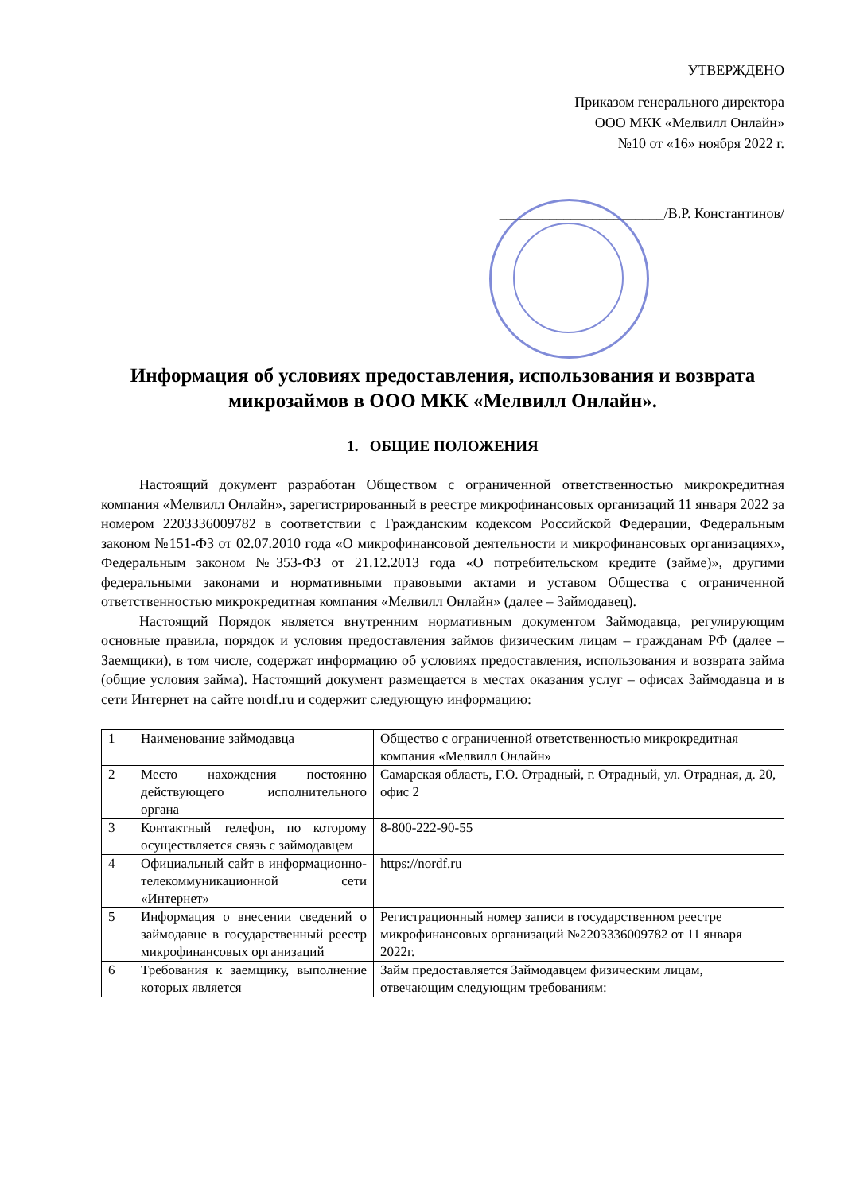УТВЕРЖДЕНО
Приказом генерального директора
ООО МКК «Мелвилл Онлайн»
№10 от «16» ноября 2022 г.
_______________________/В.Р. Константинов/
Информация об условиях предоставления, использования и возврата микрозаймов в ООО МКК «Мелвилл Онлайн».
1. ОБЩИЕ ПОЛОЖЕНИЯ
Настоящий документ разработан Обществом с ограниченной ответственностью микрокредитная компания «Мелвилл Онлайн», зарегистрированный в реестре микрофинансовых организаций 11 января 2022 за номером 2203336009782 в соответствии с Гражданским кодексом Российской Федерации, Федеральным законом №151-ФЗ от 02.07.2010 года «О микрофинансовой деятельности и микрофинансовых организациях», Федеральным законом №353-ФЗ от 21.12.2013 года «О потребительском кредите (займе)», другими федеральными законами и нормативными правовыми актами и уставом Общества с ограниченной ответственностью микрокредитная компания «Мелвилл Онлайн» (далее – Займодавец).
Настоящий Порядок является внутренним нормативным документом Займодавца, регулирующим основные правила, порядок и условия предоставления займов физическим лицам – гражданам РФ (далее – Заемщики), в том числе, содержат информацию об условиях предоставления, использования и возврата займа (общие условия займа). Настоящий документ размещается в местах оказания услуг – офисах Займодавца и в сети Интернет на сайте nordf.ru и содержит следующую информацию:
| 1 | Наименование займодавца | Общество с ограниченной ответственностью микрокредитная компания «Мелвилл Онлайн» |
| 2 | Место нахождения постоянно действующего исполнительного органа | Самарская область, Г.О. Отрадный, г. Отрадный, ул. Отрадная, д. 20, офис 2 |
| 3 | Контактный телефон, по которому осуществляется связь с займодавцем | 8-800-222-90-55 |
| 4 | Официальный сайт в информационно-телекоммуникационной сети «Интернет» | https://nordf.ru |
| 5 | Информация о внесении сведений о займодавце в государственный реестр микрофинансовых организаций | Регистрационный номер записи в государственном реестре микрофинансовых организаций №2203336009782 от 11 января 2022г. |
| 6 | Требования к заемщику, выполнение которых является | Займ предоставляется Займодавцем физическим лицам, отвечающим следующим требованиям: |